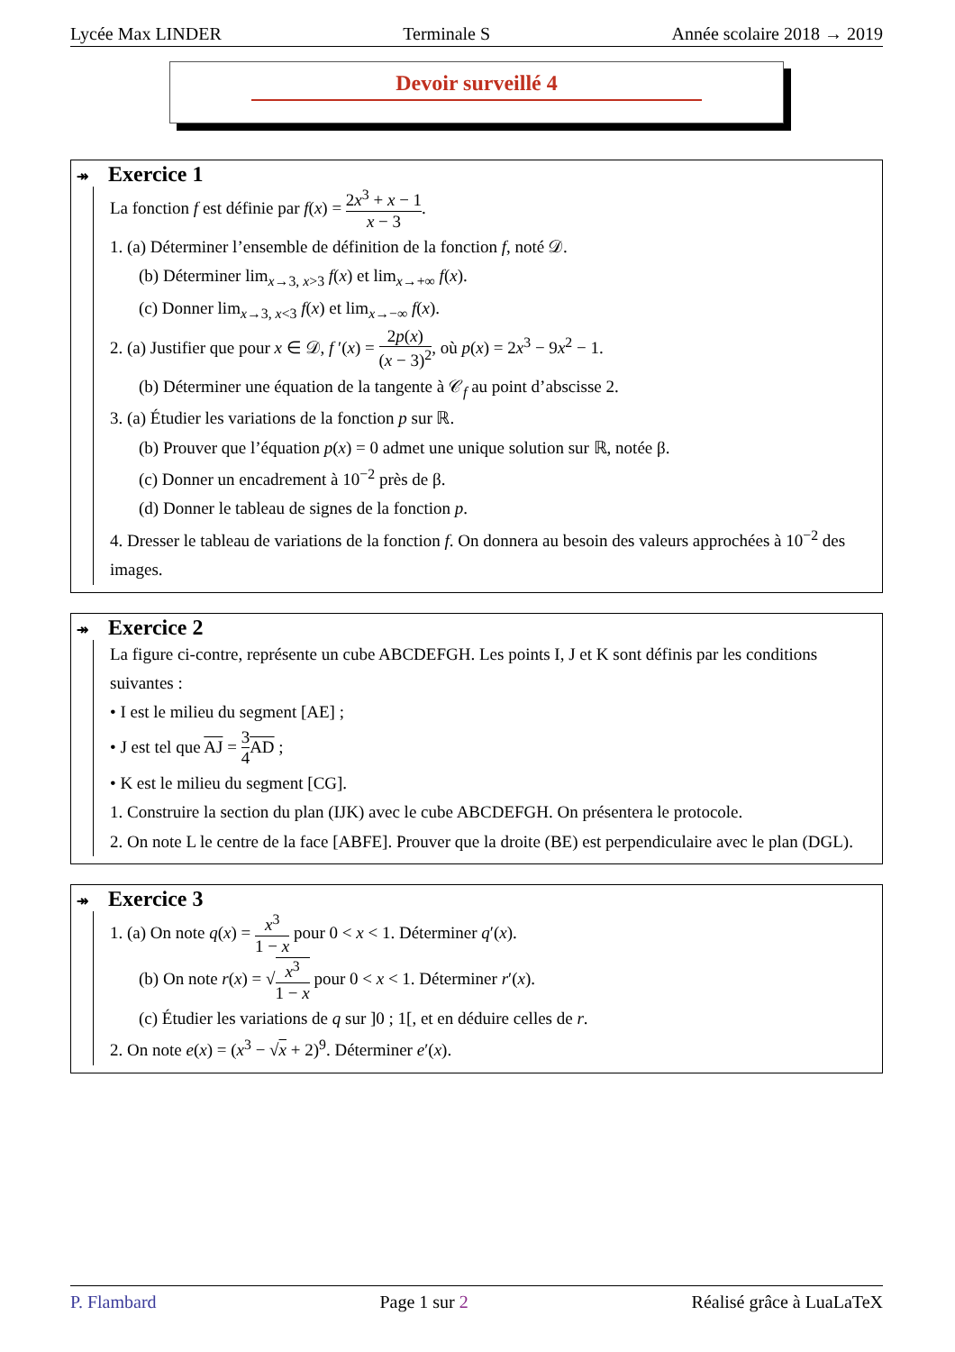Lycée Max LINDER Terminale S Année scolaire 2018 → 2019
Devoir surveillé 4
↠ Exercice 1
La fonction f est définie par f(x) = 2x<sup>3</sup> + x − 1 x − 3.
1. (a) Déterminer l’ensemble de définition de la fonction f, noté 𝒟.
(b) Déterminer lim<sub>x→3, x>3</sub> f(x) et lim<sub>x→+∞</sub> f(x).
(c) Donner lim<sub>x→3, x<3</sub> f(x) et lim<sub>x→−∞</sub> f(x).
2. (a) Justifier que pour x ∈ 𝒟, f ′(x) = 2p(x) (x − 3)<sup>2</sup>, où p(x) = 2x<sup>3</sup> − 9x<sup>2</sup> − 1.
(b) Déterminer une équation de la tangente à 𝒞<sub>f</sub> au point d’abscisse 2.
3. (a) Étudier les variations de la fonction p sur ℝ.
(b) Prouver que l’équation p(x) = 0 admet une unique solution sur ℝ, notée β.
(c) Donner un encadrement à 10<sup>−2</sup> près de β.
(d) Donner le tableau de signes de la fonction p.
4. Dresser le tableau de variations de la fonction f. On donnera au besoin des valeurs approchées à 10<sup>−2</sup> des images.
↠ Exercice 2
La figure ci-contre, représente un cube ABCDEFGH. Les points I, J et K sont définis par les conditions suivantes :
• I est le milieu du segment [AE] ;
• J est tel que AJ = 3 4 AD ;
• K est le milieu du segment [CG].
1. Construire la section du plan (IJK) avec le cube ABCDEFGH. On présentera le protocole.
2. On note L le centre de la face [ABFE]. Prouver que la droite (BE) est perpendiculaire avec le plan (DGL).
↠ Exercice 3
1. (a) On note q(x) = x<sup>3</sup> 1 − x pour 0 < x < 1. Déterminer q′(x).
(b) On note r(x) = √x<sup>3</sup> 1 − x pour 0 < x < 1. Déterminer r′(x).
(c) Étudier les variations de q sur ]0 ; 1[, et en déduire celles de r.
2. On note e(x) = (x<sup>3</sup> − √x + 2)<sup>9</sup>. Déterminer e′(x).
P. Flambard Page 1 sur 2 Réalisé grâce à LuaLaTeX